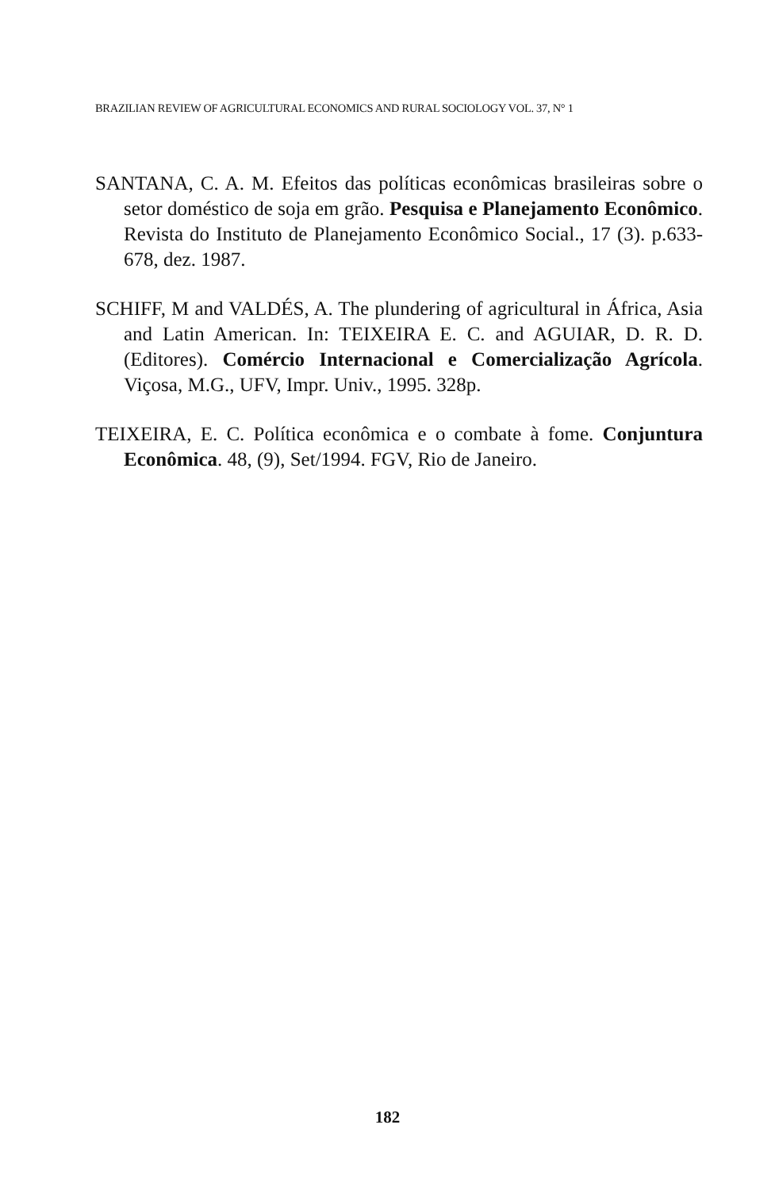BRAZILIAN REVIEW OF AGRICULTURAL ECONOMICS AND RURAL SOCIOLOGY VOL. 37, N° 1
SANTANA, C. A. M. Efeitos das políticas econômicas brasileiras sobre o setor doméstico de soja em grão. Pesquisa e Planejamento Econômico. Revista do Instituto de Planejamento Econômico Social., 17 (3). p.633-678, dez. 1987.
SCHIFF, M and VALDÉS, A. The plundering of agricultural in África, Asia and Latin American. In: TEIXEIRA E. C. and AGUIAR, D. R. D. (Editores). Comércio Internacional e Comercialização Agrícola. Viçosa, M.G., UFV, Impr. Univ., 1995. 328p.
TEIXEIRA, E. C. Política econômica e o combate à fome. Conjuntura Econômica. 48, (9), Set/1994. FGV, Rio de Janeiro.
182